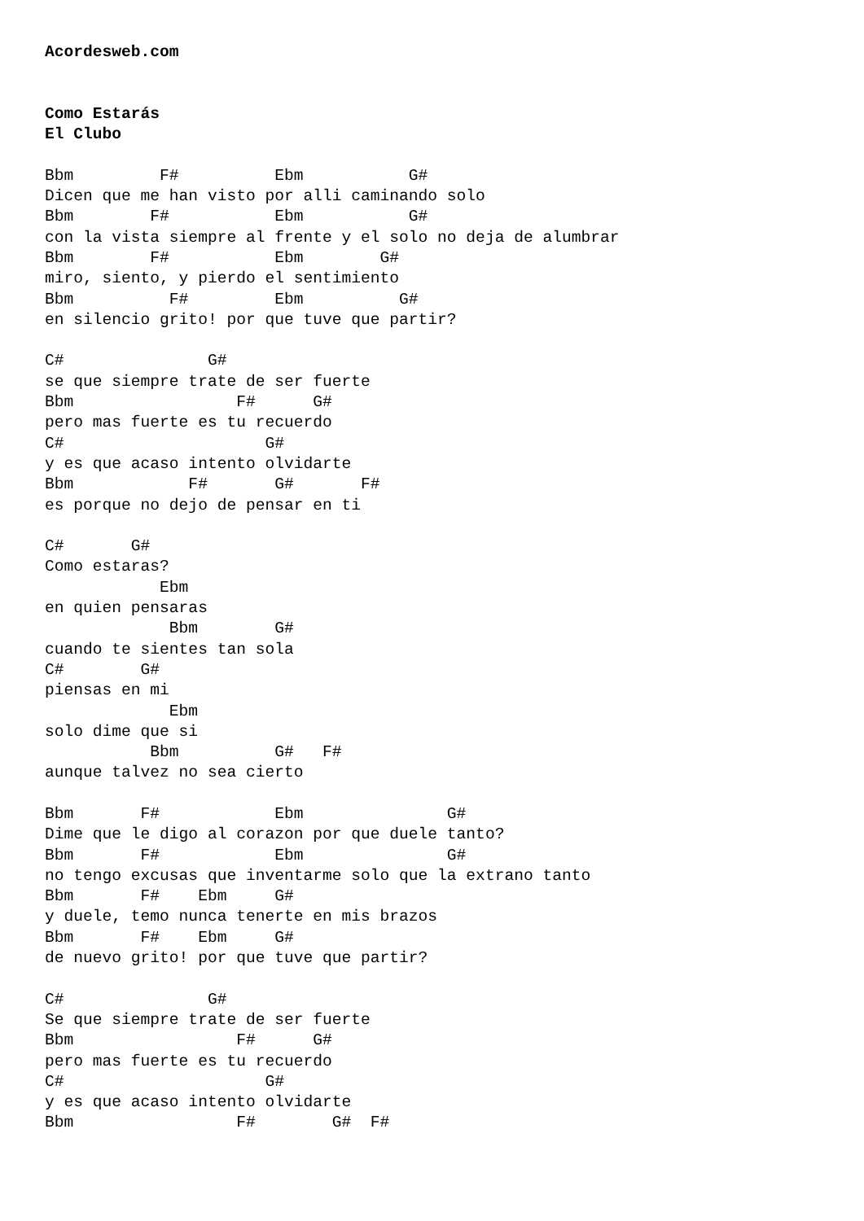Acordesweb.com


Como Estarás
El Clubo

Bbm         F#          Ebm           G#
Dicen que me han visto por alli caminando solo
Bbm        F#           Ebm           G#
con la vista siempre al frente y el solo no deja de alumbrar
Bbm        F#           Ebm        G#
miro, siento, y pierdo el sentimiento
Bbm          F#         Ebm          G#
en silencio grito! por que tuve que partir?

C#               G#
se que siempre trate de ser fuerte
Bbm                 F#      G#
pero mas fuerte es tu recuerdo
C#                     G#
y es que acaso intento olvidarte
Bbm            F#       G#       F#
es porque no dejo de pensar en ti

C#       G#
Como estaras?
            Ebm
en quien pensaras
             Bbm        G#
cuando te sientes tan sola
C#        G#
piensas en mi
             Ebm
solo dime que si
           Bbm          G#   F#
aunque talvez no sea cierto

Bbm       F#            Ebm               G#
Dime que le digo al corazon por que duele tanto?
Bbm       F#            Ebm               G#
no tengo excusas que inventarme solo que la extrano tanto
Bbm       F#    Ebm     G#
y duele, temo nunca tenerte en mis brazos
Bbm       F#    Ebm     G#
de nuevo grito! por que tuve que partir?

C#               G#
Se que siempre trate de ser fuerte
Bbm                 F#      G#
pero mas fuerte es tu recuerdo
C#                     G#
y es que acaso intento olvidarte
Bbm                 F#        G#  F#